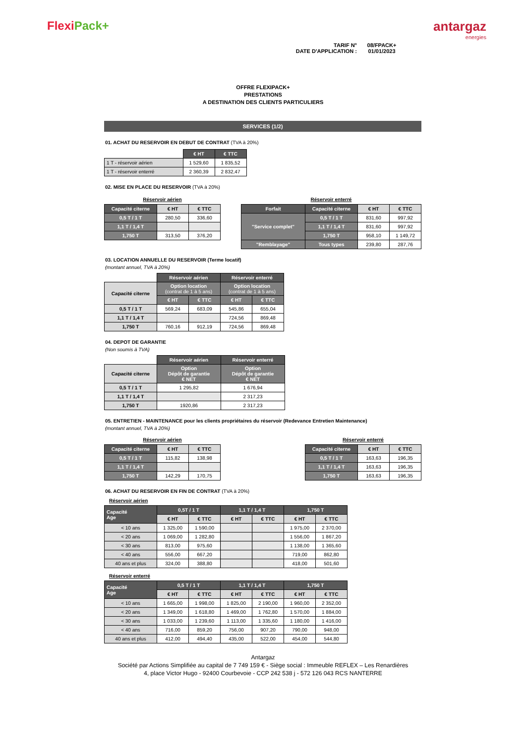FlexiPack+ antargaz
energies
TARIF N°
08/FPACK+
DATE D'APPLICATION :
01/01/2023
OFFRE FLEXIPACK+
PRESTATIONS
A DESTINATION DES CLIENTS PARTICULIERS
SERVICES (1/2)
01. ACHAT DU RESERVOIR EN DEBUT DE CONTRAT (TVA à 20%)
| | € HT | € TTC |
| 1 T - réservoir aérien | 1 529,60 | 1 835,52 |
| 1 T - réservoir enterré | 2 360,39 | 2 832,47 |
02. MISE EN PLACE DU RESERVOIR (TVA à 20%)
Réservoir aérien
| Capacité citerne | € HT | € TTC |
| --- | --- | --- |
| 0,5 T / 1 T | 280,50 | 336,60 |
| 1,1 T / 1,4 T | | |
| 1,750 T | 313,50 | 376,20 |
Réservoir enterré
| Forfait | Capacité citerne | € HT | € TTC |
| --- | --- | --- | --- |
| "Service complet" | 0,5 T / 1 T | 831,60 | 997,92 |
| | 1,1 T / 1,4 T | 831,60 | 997,92 |
| | 1,750 T | 958,10 | 1 149,72 |
| "Remblayage" | Tous types | 239,80 | 287,76 |
03. LOCATION ANNUELLE DU RESERVOIR (Terme locatif)
(montant annuel, TVA à 20%)
| | Réservoir aérien | | Réservoir enterré | |
| Capacité citerne | Option location (contrat de 1 à 5 ans) | | Option location (contrat de 1 à 5 ans) | |
| | € HT | € TTC | € HT | € TTC |
| 0,5 T / 1 T | 569,24 | 683,09 | 545,86 | 655,04 |
| 1,1 T / 1,4 T | | | 724,56 | 869,48 |
| 1,750 T | 760,16 | 912,19 | 724,56 | 869,48 |
04. DEPOT DE GARANTIE
(Non soumis à TVA)
| | Réservoir aérien | Réservoir enterré |
| Capacité citerne | Option Dépôt de garantie € NET | Option Dépôt de garantie € NET |
| 0,5 T / 1 T | 1 295,82 | 1 676,94 |
| 1,1 T / 1,4 T | | 2 317,23 |
| 1,750 T | 1920,86 | 2 317,23 |
05. ENTRETIEN - MAINTENANCE pour les clients propriétaires du réservoir (Redevance Entretien Maintenance)
(montant annuel, TVA à 20%)
Réservoir aérien
| Capacité citerne | € HT | € TTC |
| --- | --- | --- |
| 0,5 T / 1 T | 115,82 | 138,98 |
| 1,1 T / 1,4 T | | |
| 1,750 T | 142,29 | 170,75 |
Réservoir enterré
| Capacité citerne | € HT | € TTC |
| --- | --- | --- |
| 0,5 T / 1 T | 163,63 | 196,35 |
| 1,1 T / 1,4 T | 163,63 | 196,35 |
| 1,750 T | 163,63 | 196,35 |
06. ACHAT DU RESERVOIR EN FIN DE CONTRAT (TVA à 20%)
Réservoir aérien
| Capacité Age | 0,5T / 1 T | | 1,1 T / 1,4 T | | 1,750 T | |
| --- | --- | --- | --- | --- | --- | --- |
| | € HT | € TTC | € HT | € TTC | € HT | € TTC |
| < 10 ans | 1 325,00 | 1 590,00 | | | 1 975,00 | 2 370,00 |
| < 20 ans | 1 069,00 | 1 282,80 | | | 1 556,00 | 1 867,20 |
| < 30 ans | 813,00 | 975,60 | | | 1 138,00 | 1 365,60 |
| < 40 ans | 556,00 | 667,20 | | | 719,00 | 862,80 |
| 40 ans et plus | 324,00 | 388,80 | | | 418,00 | 501,60 |
Réservoir enterré
| Capacité Age | 0,5 T / 1 T | | 1,1 T / 1,4 T | | 1,750 T | |
| --- | --- | --- | --- | --- | --- | --- |
| | € HT | € TTC | € HT | € TTC | € HT | € TTC |
| < 10 ans | 1 665,00 | 1 998,00 | 1 825,00 | 2 190,00 | 1 960,00 | 2 352,00 |
| < 20 ans | 1 349,00 | 1 618,80 | 1 469,00 | 1 762,80 | 1 570,00 | 1 884,00 |
| < 30 ans | 1 033,00 | 1 239,60 | 1 113,00 | 1 335,60 | 1 180,00 | 1 416,00 |
| < 40 ans | 716,00 | 859,20 | 756,00 | 907,20 | 790,00 | 948,00 |
| 40 ans et plus | 412,00 | 494,40 | 435,00 | 522,00 | 454,00 | 544,80 |
Antargaz
Société par Actions Simplifiée au capital de 7 749 159 € - Siège social : Immeuble REFLEX – Les Renardières
4, place Victor Hugo - 92400 Courbevoie - CCP 242 538 j - 572 126 043 RCS NANTERRE